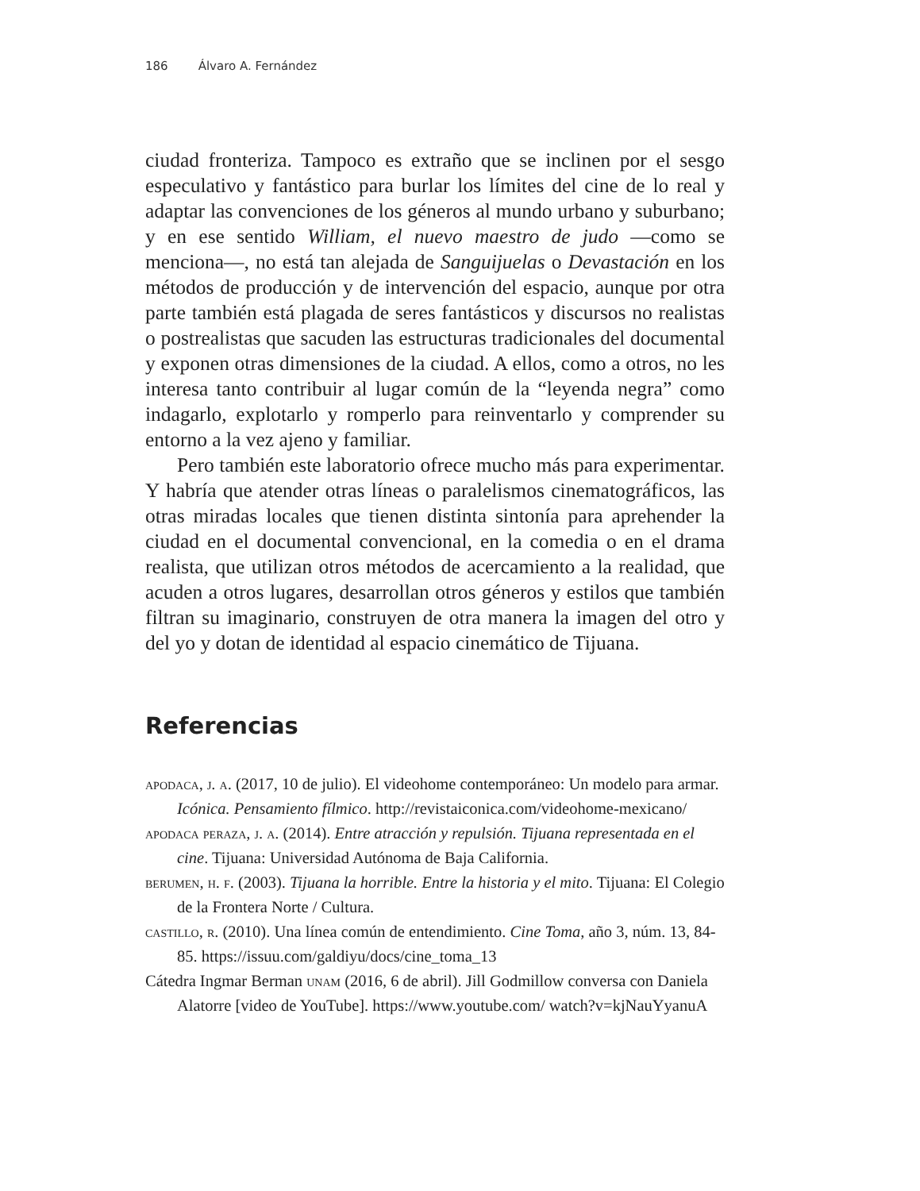186 Álvaro A. Fernández
ciudad fronteriza. Tampoco es extraño que se inclinen por el sesgo especulativo y fantástico para burlar los límites del cine de lo real y adaptar las convenciones de los géneros al mundo urbano y suburbano; y en ese sentido William, el nuevo maestro de judo —como se menciona—, no está tan alejada de Sanguijuelas o Devastación en los métodos de producción y de intervención del espacio, aunque por otra parte también está plagada de seres fantásticos y discursos no realistas o postrealistas que sacuden las estructuras tradicionales del documental y exponen otras dimensiones de la ciudad. A ellos, como a otros, no les interesa tanto contribuir al lugar común de la “leyenda negra” como indagarlo, explotarlo y romperlo para reinventarlo y comprender su entorno a la vez ajeno y familiar.
Pero también este laboratorio ofrece mucho más para experimentar. Y habría que atender otras líneas o paralelismos cinematográficos, las otras miradas locales que tienen distinta sintonía para aprehender la ciudad en el documental convencional, en la comedia o en el drama realista, que utilizan otros métodos de acercamiento a la realidad, que acuden a otros lugares, desarrollan otros géneros y estilos que también filtran su imaginario, construyen de otra manera la imagen del otro y del yo y dotan de identidad al espacio cinemático de Tijuana.
Referencias
apodaca, j. a. (2017, 10 de julio). El videohome contemporáneo: Un modelo para armar. Icónica. Pensamiento fílmico. http://revistaiconica.com/videohome-mexicano/
apodaca peraza, j. a. (2014). Entre atracción y repulsión. Tijuana representada en el cine. Tijuana: Universidad Autónoma de Baja California.
berumen, h. f. (2003). Tijuana la horrible. Entre la historia y el mito. Tijuana: El Colegio de la Frontera Norte / Cultura.
castillo, r. (2010). Una línea común de entendimiento. Cine Toma, año 3, núm. 13, 84-85. https://issuu.com/galdiyu/docs/cine_toma_13
Cátedra Ingmar Berman unam (2016, 6 de abril). Jill Godmillow conversa con Daniela Alatorre [video de YouTube]. https://www.youtube.com/ watch?v=kjNauYyanuA